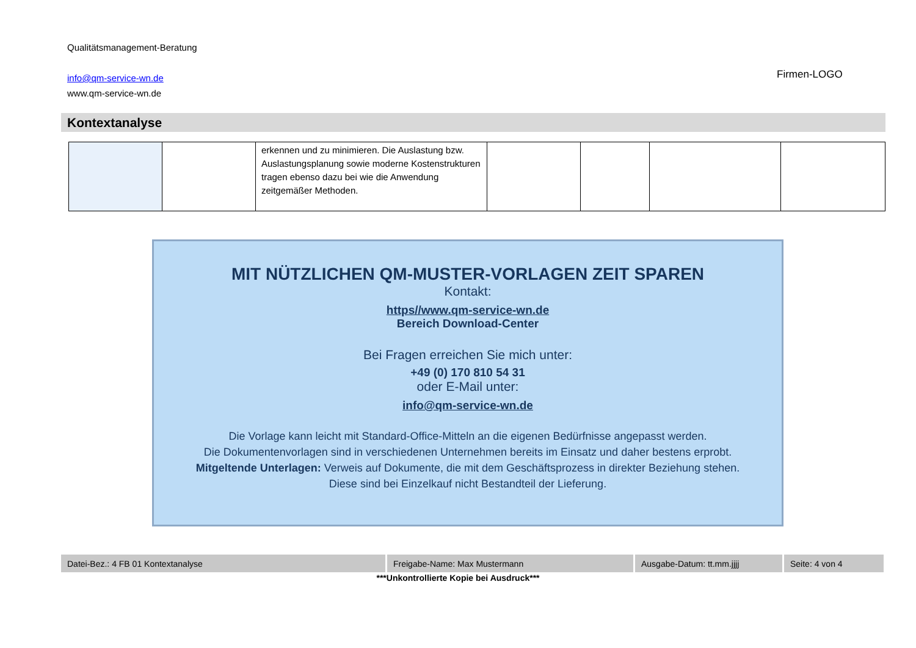Qualitätsmanagement-Beratung
info@qm-service-wn.de
www.qm-service-wn.de
Firmen-LOGO
Kontextanalyse
| | | erkennen und zu minimieren. Die Auslastung bzw. Auslastungsplanung sowie moderne Kostenstrukturen tragen ebenso dazu bei wie die Anwendung zeitgemäßer Methoden. | | | | |
MIT NÜTZLICHEN QM-MUSTER-VORLAGEN ZEIT SPAREN
Kontakt:
https//www.qm-service-wn.de
Bereich Download-Center
Bei Fragen erreichen Sie mich unter:
+49 (0) 170 810 54 31
oder E-Mail unter:
info@qm-service-wn.de
Die Vorlage kann leicht mit Standard-Office-Mitteln an die eigenen Bedürfnisse angepasst werden.
Die Dokumentenvorlagen sind in verschiedenen Unternehmen bereits im Einsatz und daher bestens erprobt.
Mitgeltende Unterlagen: Verweis auf Dokumente, die mit dem Geschäftsprozess in direkter Beziehung stehen.
Diese sind bei Einzelkauf nicht Bestandteil der Lieferung.
| Datei-Bez.: 4 FB 01 Kontextanalyse | Freigabe-Name: Max Mustermann | Ausgabe-Datum: tt.mm.jjjj | Seite: 4 von 4 |
***Unkontrollierte Kopie bei Ausdruck***